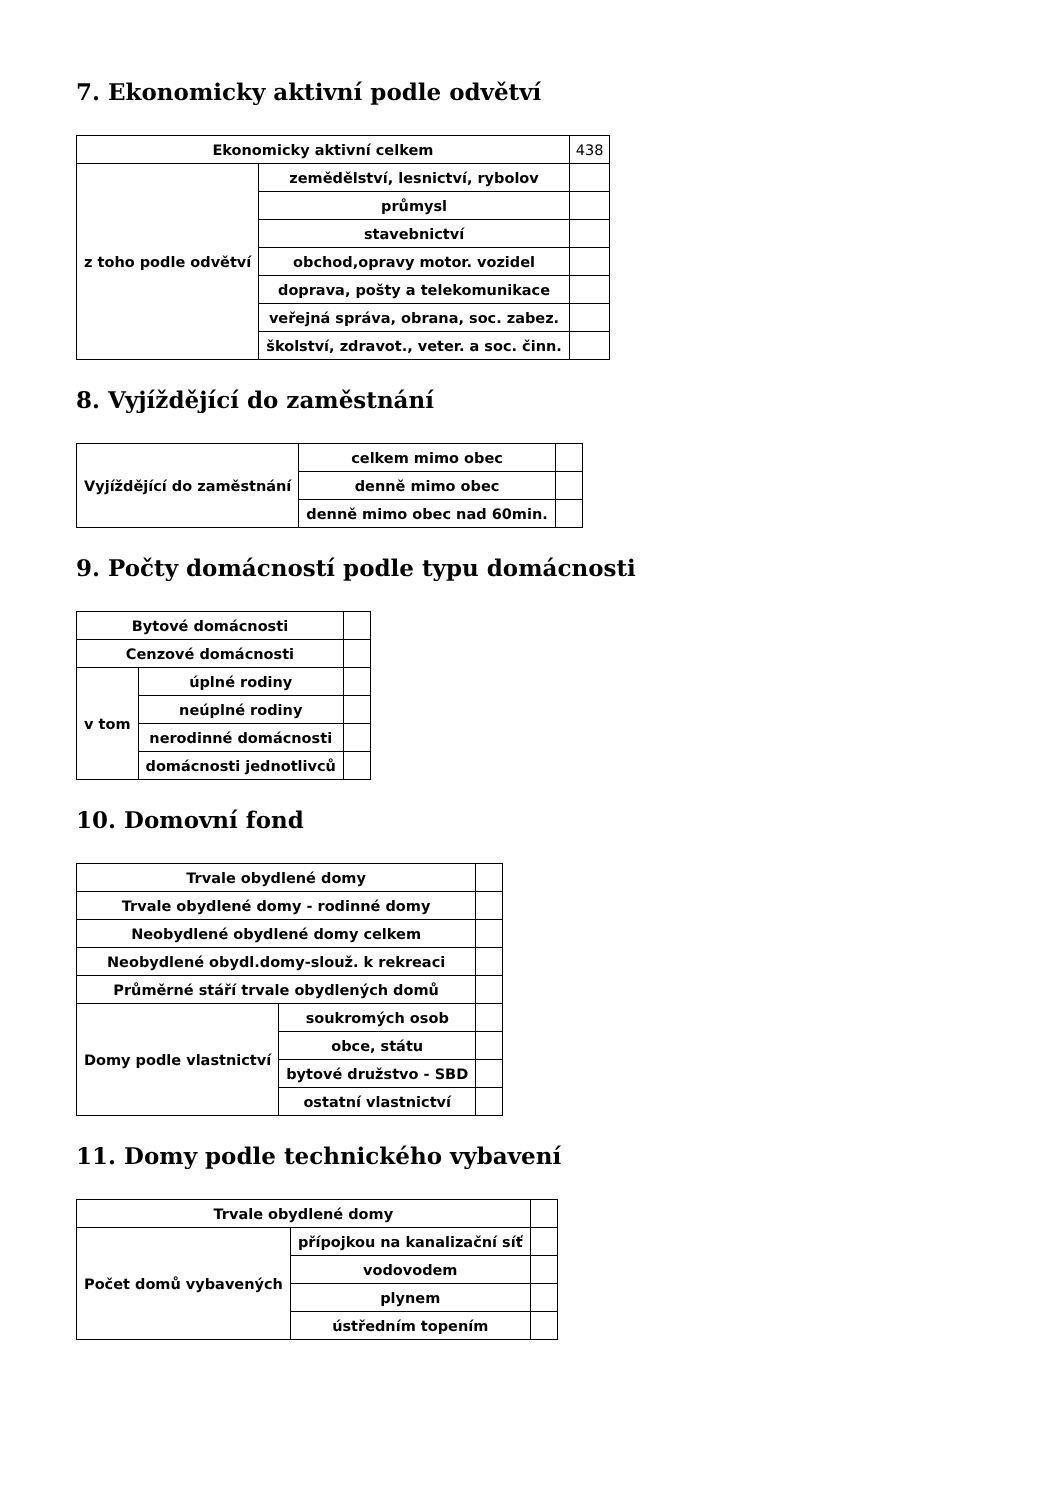7. Ekonomicky aktivní podle odvětví
| Ekonomicky aktivní celkem | | 438 |
| z toho podle odvětví | zemědělství, lesnictví, rybolov | |
| | průmysl | |
| | stavebnictví | |
| | obchod,opravy motor. vozidel | |
| | doprava, pošty a telekomunikace | |
| | veřejná správa, obrana, soc. zabez. | |
| | školství, zdravot., veter. a soc. činn. | |
8. Vyjíždějící do zaměstnání
| Vyjíždějící do zaměstnání | celkem mimo obec | |
| | denně mimo obec | |
| | denně mimo obec nad 60min. | |
9. Počty domácností podle typu domácnosti
| Bytové domácnosti | | |
| Cenzové domácnosti | | |
| v tom | úplné rodiny | |
| | neúplné rodiny | |
| | nerodinné domácnosti | |
| | domácnosti jednotlivců | |
10. Domovní fond
| Trvale obydlené domy | | |
| Trvale obydlené domy - rodinné domy | | |
| Neobydlené obydlené domy celkem | | |
| Neobydlené obydl.domy-slouž. k rekreaci | | |
| Průměrné stáří trvale obydlených domů | | |
| Domy podle vlastnictví | soukromých osob | |
| | obce, státu | |
| | bytové družstvo - SBD | |
| | ostatní vlastnictví | |
11. Domy podle technického vybavení
| Trvale obydlené domy | | |
| Počet domů vybavených | přípojkou na kanalizační síť | |
| | vodovodem | |
| | plynem | |
| | ústředním topením | |